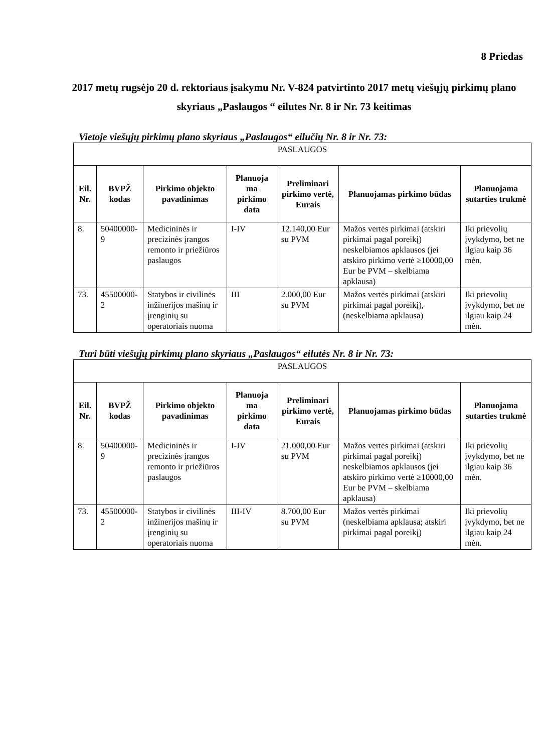8 Priedas
2017 metų rugsėjo 20 d. rektoriaus įsakymu Nr. V-824 patvirtinto 2017 metų viešųjų pirkimų plano skyriaus „Paslaugos “ eilutes Nr. 8 ir Nr. 73 keitimas
Vietoje viešųjų pirkimų plano skyriaus „Paslaugos“ eilučių Nr. 8 ir Nr. 73:
| PASLAUGOS | | | | | | |
| --- | --- | --- | --- | --- | --- | --- |
| Eil. Nr. | BVPŽ kodas | Pirkimo objekto pavadinimas | Planuoja ma pirkimo data | Preliminari pirkimo vertė, Eurais | Planuojamas pirkimo būdas | Planuojama sutarties trukmė |
| 8. | 50400000-9 | Medicininės ir precizinės įrangos remonto ir priežiūros paslaugos | I-IV | 12.140,00 Eur su PVM | Mažos vertės pirkimai (atskiri pirkimai pagal poreikį) neskelbiamos apklausos (jei atskiro pirkimo vertė ≥10000,00 Eur be PVM – skelbiama apklausa) | Iki prievolių įvykdymo, bet ne ilgiau kaip 36 mėn. |
| 73. | 45500000-2 | Statybos ir civilinės inžinerijos mašinų ir įrenginių su operatoriais nuoma | III | 2.000,00 Eur su PVM | Mažos vertės pirkimai (atskiri pirkimai pagal poreikį), (neskelbiama apklausa) | Iki prievolių įvykdymo, bet ne ilgiau kaip 24 mėn. |
Turi būti viešųjų pirkimų plano skyriaus „Paslaugos“ eilutės Nr. 8 ir Nr. 73:
| PASLAUGOS | | | | | | |
| --- | --- | --- | --- | --- | --- | --- |
| Eil. Nr. | BVPŽ kodas | Pirkimo objekto pavadinimas | Planuoja ma pirkimo data | Preliminari pirkimo vertė, Eurais | Planuojamas pirkimo būdas | Planuojama sutarties trukmė |
| 8. | 50400000-9 | Medicininės ir precizinės įrangos remonto ir priežiūros paslaugos | I-IV | 21.000,00 Eur su PVM | Mažos vertės pirkimai (atskiri pirkimai pagal poreikį) neskelbiamos apklausos (jei atskiro pirkimo vertė ≥10000,00 Eur be PVM – skelbiama apklausa) | Iki prievolių įvykdymo, bet ne ilgiau kaip 36 mėn. |
| 73. | 45500000-2 | Statybos ir civilinės inžinerijos mašinų ir įrenginių su operatoriais nuoma | III-IV | 8.700,00 Eur su PVM | Mažos vertės pirkimai (neskelbiama apklausa; atskiri pirkimai pagal poreikį) | Iki prievolių įvykdymo, bet ne ilgiau kaip 24 mėn. |